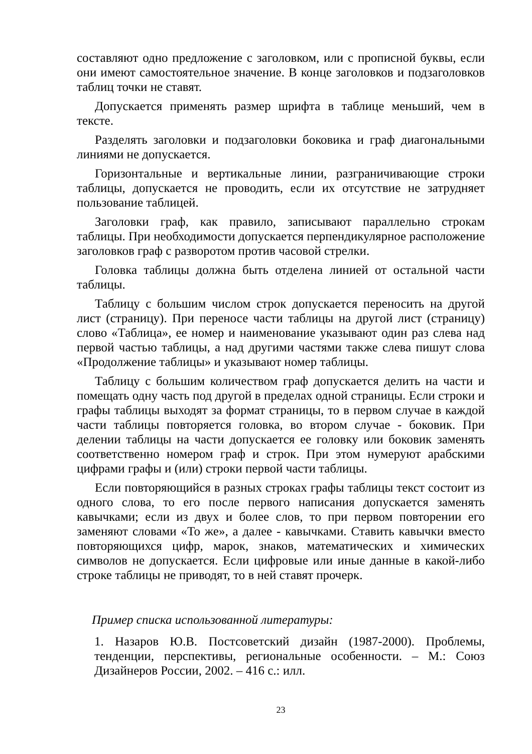составляют одно предложение с заголовком, или с прописной буквы, если они имеют самостоятельное значение. В конце заголовков и подзаголовков таблиц точки не ставят.
Допускается применять размер шрифта в таблице меньший, чем в тексте.
Разделять заголовки и подзаголовки боковика и граф диагональными линиями не допускается.
Горизонтальные и вертикальные линии, разграничивающие строки таблицы, допускается не проводить, если их отсутствие не затрудняет пользование таблицей.
Заголовки граф, как правило, записывают параллельно строкам таблицы. При необходимости допускается перпендикулярное расположение заголовков граф с разворотом против часовой стрелки.
Головка таблицы должна быть отделена линией от остальной части таблицы.
Таблицу с большим числом строк допускается переносить на другой лист (страницу). При переносе части таблицы на другой лист (страницу) слово «Таблица», ее номер и наименование указывают один раз слева над первой частью таблицы, а над другими частями также слева пишут слова «Продолжение таблицы» и указывают номер таблицы.
Таблицу с большим количеством граф допускается делить на части и помещать одну часть под другой в пределах одной страницы. Если строки и графы таблицы выходят за формат страницы, то в первом случае в каждой части таблицы повторяется головка, во втором случае - боковик. При делении таблицы на части допускается ее головку или боковик заменять соответственно номером граф и строк. При этом нумеруют арабскими цифрами графы и (или) строки первой части таблицы.
Если повторяющийся в разных строках графы таблицы текст состоит из одного слова, то его после первого написания допускается заменять кавычками; если из двух и более слов, то при первом повторении его заменяют словами «То же», а далее - кавычками. Ставить кавычки вместо повторяющихся цифр, марок, знаков, математических и химических символов не допускается. Если цифровые или иные данные в какой-либо строке таблицы не приводят, то в ней ставят прочерк.
Пример списка использованной литературы:
1. Назаров Ю.В. Постсоветский дизайн (1987-2000). Проблемы, тенденции, перспективы, региональные особенности. – М.: Союз Дизайнеров России, 2002. – 416 с.: илл.
23